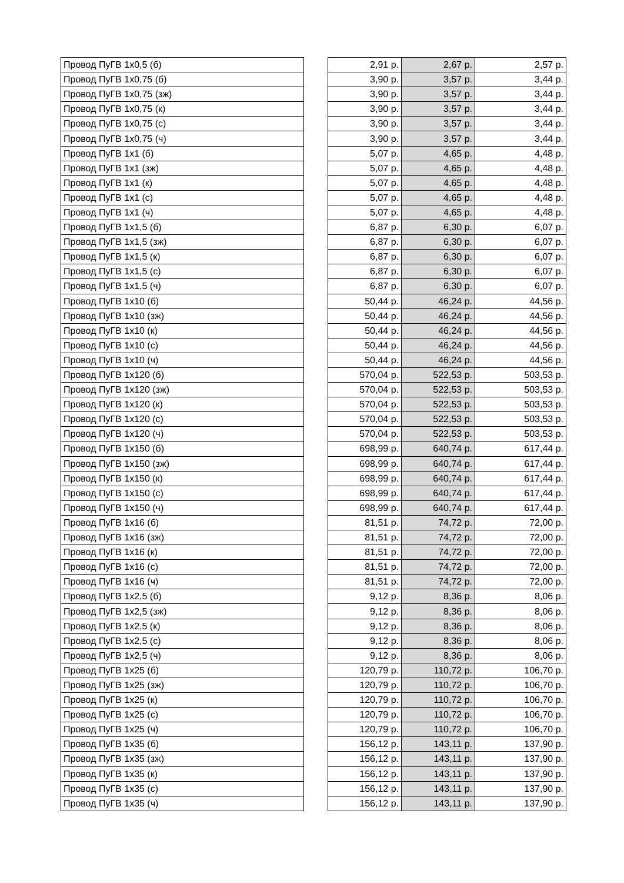| Провод ПуГВ 1х0,5 (б) | | 2,91 р. | 2,67 р. | 2,57 р. |
| Провод ПуГВ 1х0,75 (б) | | 3,90 р. | 3,57 р. | 3,44 р. |
| Провод ПуГВ 1х0,75 (зж) | | 3,90 р. | 3,57 р. | 3,44 р. |
| Провод ПуГВ 1х0,75 (к) | | 3,90 р. | 3,57 р. | 3,44 р. |
| Провод ПуГВ 1х0,75 (с) | | 3,90 р. | 3,57 р. | 3,44 р. |
| Провод ПуГВ 1х0,75 (ч) | | 3,90 р. | 3,57 р. | 3,44 р. |
| Провод ПуГВ 1х1 (б) | | 5,07 р. | 4,65 р. | 4,48 р. |
| Провод ПуГВ 1х1 (зж) | | 5,07 р. | 4,65 р. | 4,48 р. |
| Провод ПуГВ 1х1 (к) | | 5,07 р. | 4,65 р. | 4,48 р. |
| Провод ПуГВ 1х1 (с) | | 5,07 р. | 4,65 р. | 4,48 р. |
| Провод ПуГВ 1х1 (ч) | | 5,07 р. | 4,65 р. | 4,48 р. |
| Провод ПуГВ 1х1,5 (б) | | 6,87 р. | 6,30 р. | 6,07 р. |
| Провод ПуГВ 1х1,5 (зж) | | 6,87 р. | 6,30 р. | 6,07 р. |
| Провод ПуГВ 1х1,5 (к) | | 6,87 р. | 6,30 р. | 6,07 р. |
| Провод ПуГВ 1х1,5 (с) | | 6,87 р. | 6,30 р. | 6,07 р. |
| Провод ПуГВ 1х1,5 (ч) | | 6,87 р. | 6,30 р. | 6,07 р. |
| Провод ПуГВ 1х10 (б) | | 50,44 р. | 46,24 р. | 44,56 р. |
| Провод ПуГВ 1х10 (зж) | | 50,44 р. | 46,24 р. | 44,56 р. |
| Провод ПуГВ 1х10 (к) | | 50,44 р. | 46,24 р. | 44,56 р. |
| Провод ПуГВ 1х10 (с) | | 50,44 р. | 46,24 р. | 44,56 р. |
| Провод ПуГВ 1х10 (ч) | | 50,44 р. | 46,24 р. | 44,56 р. |
| Провод ПуГВ 1х120 (б) | | 570,04 р. | 522,53 р. | 503,53 р. |
| Провод ПуГВ 1х120 (зж) | | 570,04 р. | 522,53 р. | 503,53 р. |
| Провод ПуГВ 1х120 (к) | | 570,04 р. | 522,53 р. | 503,53 р. |
| Провод ПуГВ 1х120 (с) | | 570,04 р. | 522,53 р. | 503,53 р. |
| Провод ПуГВ 1х120 (ч) | | 570,04 р. | 522,53 р. | 503,53 р. |
| Провод ПуГВ 1х150 (б) | | 698,99 р. | 640,74 р. | 617,44 р. |
| Провод ПуГВ 1х150 (зж) | | 698,99 р. | 640,74 р. | 617,44 р. |
| Провод ПуГВ 1х150 (к) | | 698,99 р. | 640,74 р. | 617,44 р. |
| Провод ПуГВ 1х150 (с) | | 698,99 р. | 640,74 р. | 617,44 р. |
| Провод ПуГВ 1х150 (ч) | | 698,99 р. | 640,74 р. | 617,44 р. |
| Провод ПуГВ 1х16 (б) | | 81,51 р. | 74,72 р. | 72,00 р. |
| Провод ПуГВ 1х16 (зж) | | 81,51 р. | 74,72 р. | 72,00 р. |
| Провод ПуГВ 1х16 (к) | | 81,51 р. | 74,72 р. | 72,00 р. |
| Провод ПуГВ 1х16 (с) | | 81,51 р. | 74,72 р. | 72,00 р. |
| Провод ПуГВ 1х16 (ч) | | 81,51 р. | 74,72 р. | 72,00 р. |
| Провод ПуГВ 1х2,5 (б) | | 9,12 р. | 8,36 р. | 8,06 р. |
| Провод ПуГВ 1х2,5 (зж) | | 9,12 р. | 8,36 р. | 8,06 р. |
| Провод ПуГВ 1х2,5 (к) | | 9,12 р. | 8,36 р. | 8,06 р. |
| Провод ПуГВ 1х2,5 (с) | | 9,12 р. | 8,36 р. | 8,06 р. |
| Провод ПуГВ 1х2,5 (ч) | | 9,12 р. | 8,36 р. | 8,06 р. |
| Провод ПуГВ 1х25 (б) | | 120,79 р. | 110,72 р. | 106,70 р. |
| Провод ПуГВ 1х25 (зж) | | 120,79 р. | 110,72 р. | 106,70 р. |
| Провод ПуГВ 1х25 (к) | | 120,79 р. | 110,72 р. | 106,70 р. |
| Провод ПуГВ 1х25 (с) | | 120,79 р. | 110,72 р. | 106,70 р. |
| Провод ПуГВ 1х25 (ч) | | 120,79 р. | 110,72 р. | 106,70 р. |
| Провод ПуГВ 1х35 (б) | | 156,12 р. | 143,11 р. | 137,90 р. |
| Провод ПуГВ 1х35 (зж) | | 156,12 р. | 143,11 р. | 137,90 р. |
| Провод ПуГВ 1х35 (к) | | 156,12 р. | 143,11 р. | 137,90 р. |
| Провод ПуГВ 1х35 (с) | | 156,12 р. | 143,11 р. | 137,90 р. |
| Провод ПуГВ 1х35 (ч) | | 156,12 р. | 143,11 р. | 137,90 р. |